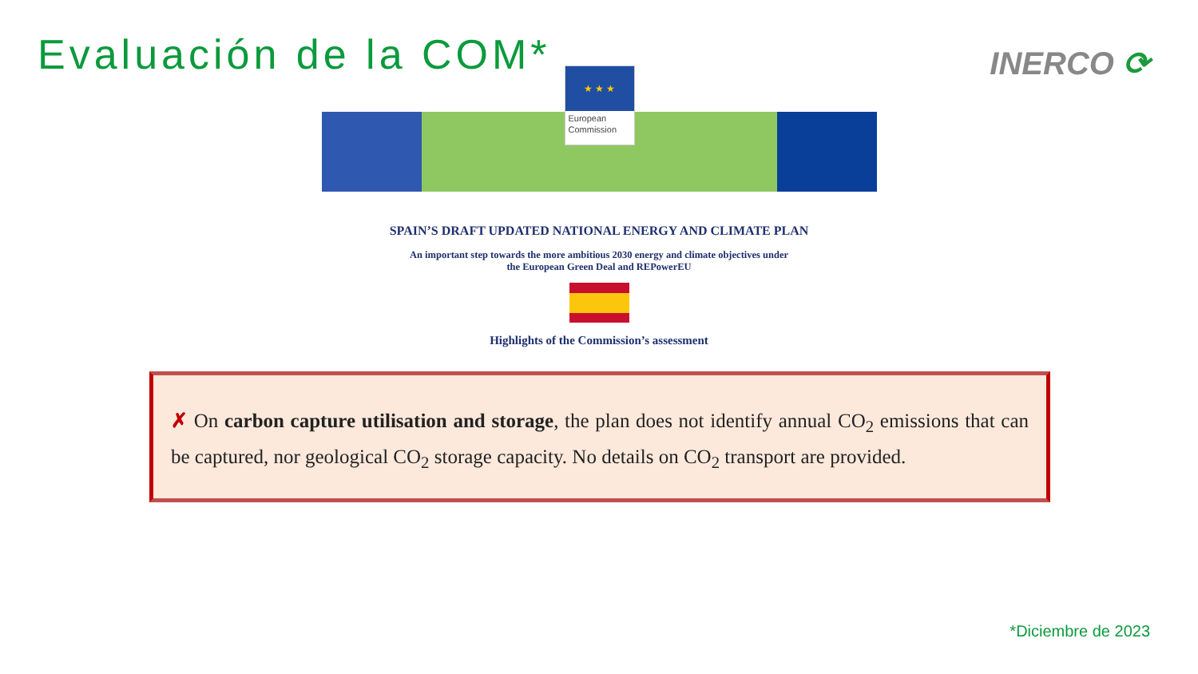Evaluación de la COM*
INERCO ⟳
★ ★ ★
European Commission
SPAIN’S DRAFT UPDATED NATIONAL ENERGY AND CLIMATE PLAN
An important step towards the more ambitious 2030 energy and climate objectives under
the European Green Deal and REPowerEU
Highlights of the Commission’s assessment
✗ On carbon capture utilisation and storage, the plan does not identify annual CO<sub>2</sub> emissions that can be captured, nor geological CO<sub>2</sub> storage capacity. No details on CO<sub>2</sub> transport are provided.
*Diciembre de 2023